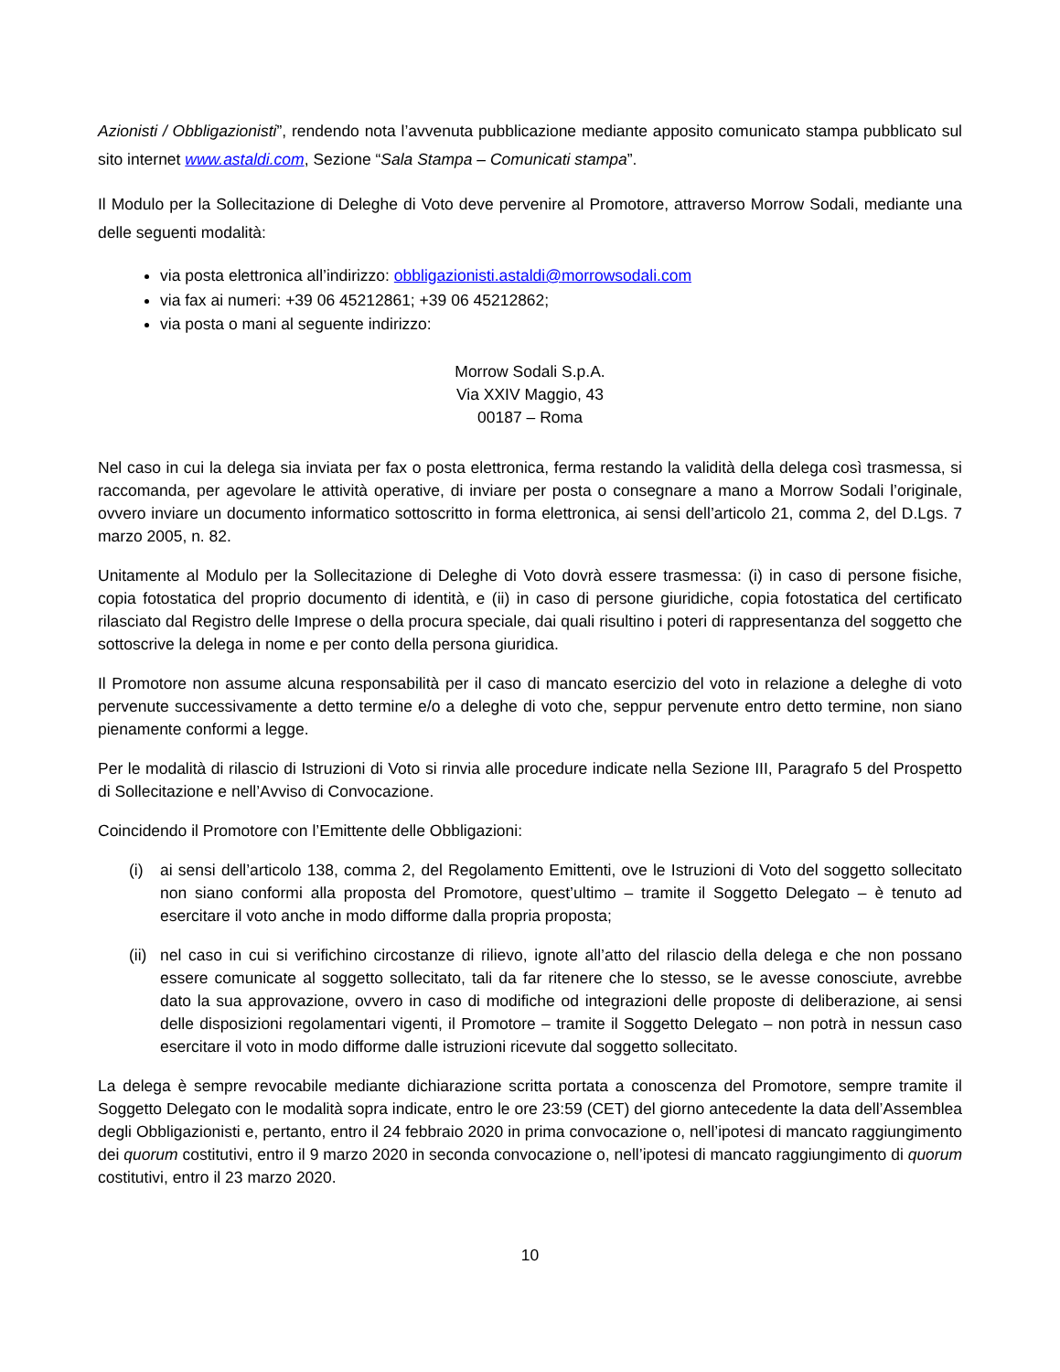Azionisti / Obbligazionisti”, rendendo nota l’avvenuta pubblicazione mediante apposito comunicato stampa pubblicato sul sito internet www.astaldi.com, Sezione “Sala Stampa – Comunicati stampa”.
Il Modulo per la Sollecitazione di Deleghe di Voto deve pervenire al Promotore, attraverso Morrow Sodali, mediante una delle seguenti modalità:
via posta elettronica all’indirizzo: obbligazionisti.astaldi@morrowsodali.com
via fax ai numeri: +39 06 45212861; +39 06 45212862;
via posta o mani al seguente indirizzo:
Morrow Sodali S.p.A.
Via XXIV Maggio, 43
00187 – Roma
Nel caso in cui la delega sia inviata per fax o posta elettronica, ferma restando la validità della delega così trasmessa, si raccomanda, per agevolare le attività operative, di inviare per posta o consegnare a mano a Morrow Sodali l’originale, ovvero inviare un documento informatico sottoscritto in forma elettronica, ai sensi dell’articolo 21, comma 2, del D.Lgs. 7 marzo 2005, n. 82.
Unitamente al Modulo per la Sollecitazione di Deleghe di Voto dovrà essere trasmessa: (i) in caso di persone fisiche, copia fotostatica del proprio documento di identità, e (ii) in caso di persone giuridiche, copia fotostatica del certificato rilasciato dal Registro delle Imprese o della procura speciale, dai quali risultino i poteri di rappresentanza del soggetto che sottoscrive la delega in nome e per conto della persona giuridica.
Il Promotore non assume alcuna responsabilità per il caso di mancato esercizio del voto in relazione a deleghe di voto pervenute successivamente a detto termine e/o a deleghe di voto che, seppur pervenute entro detto termine, non siano pienamente conformi a legge.
Per le modalità di rilascio di Istruzioni di Voto si rinvia alle procedure indicate nella Sezione III, Paragrafo 5 del Prospetto di Sollecitazione e nell’Avviso di Convocazione.
Coincidendo il Promotore con l’Emittente delle Obbligazioni:
(i) ai sensi dell’articolo 138, comma 2, del Regolamento Emittenti, ove le Istruzioni di Voto del soggetto sollecitato non siano conformi alla proposta del Promotore, quest’ultimo – tramite il Soggetto Delegato – è tenuto ad esercitare il voto anche in modo difforme dalla propria proposta;
(ii) nel caso in cui si verifichino circostanze di rilievo, ignote all’atto del rilascio della delega e che non possano essere comunicate al soggetto sollecitato, tali da far ritenere che lo stesso, se le avesse conosciute, avrebbe dato la sua approvazione, ovvero in caso di modifiche od integrazioni delle proposte di deliberazione, ai sensi delle disposizioni regolamentari vigenti, il Promotore – tramite il Soggetto Delegato – non potrà in nessun caso esercitare il voto in modo difforme dalle istruzioni ricevute dal soggetto sollecitato.
La delega è sempre revocabile mediante dichiarazione scritta portata a conoscenza del Promotore, sempre tramite il Soggetto Delegato con le modalità sopra indicate, entro le ore 23:59 (CET) del giorno antecedente la data dell’Assemblea degli Obbligazionisti e, pertanto, entro il 24 febbraio 2020 in prima convocazione o, nell’ipotesi di mancato raggiungimento dei quorum costitutivi, entro il 9 marzo 2020 in seconda convocazione o, nell’ipotesi di mancato raggiungimento di quorum costitutivi, entro il 23 marzo 2020.
10